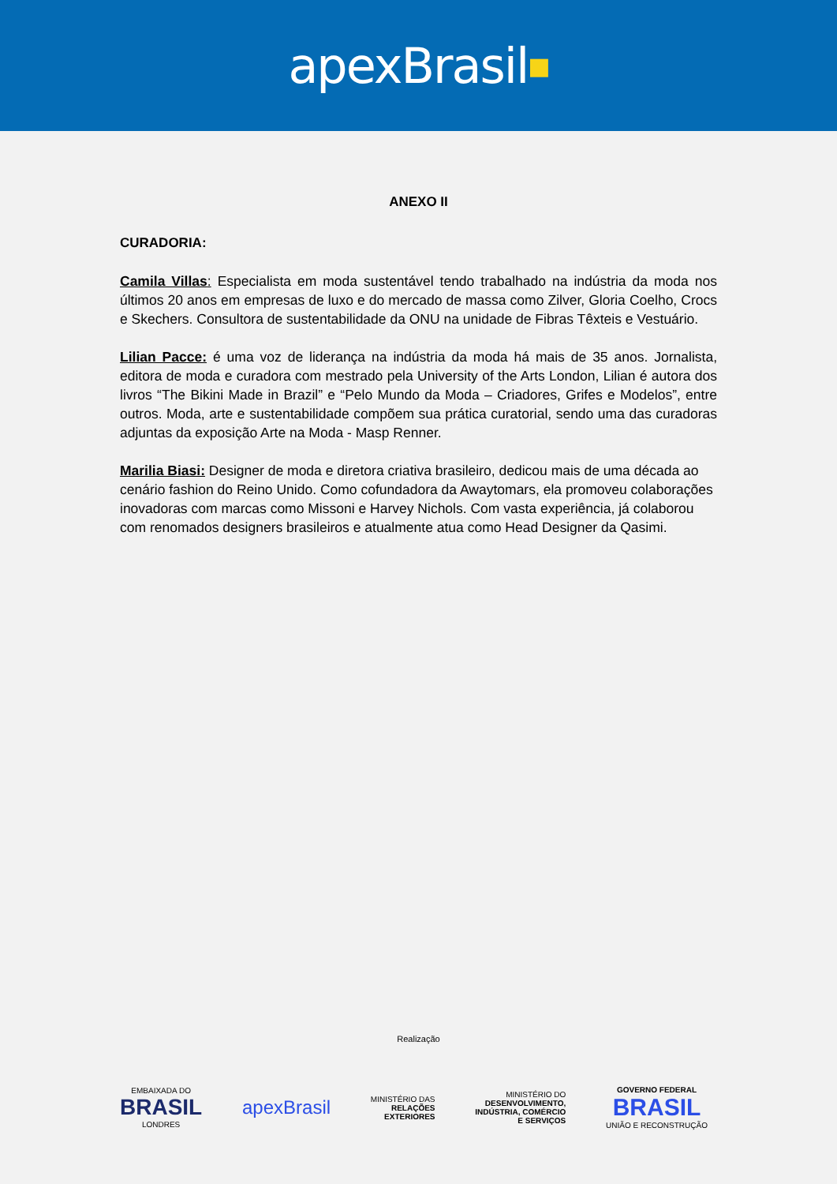apexBrasil ■
ANEXO II
CURADORIA:
Camila Villas: Especialista em moda sustentável tendo trabalhado na indústria da moda nos últimos 20 anos em empresas de luxo e do mercado de massa como Zilver, Gloria Coelho, Crocs e Skechers. Consultora de sustentabilidade da ONU na unidade de Fibras Têxteis e Vestuário.
Lilian Pacce: é uma voz de liderança na indústria da moda há mais de 35 anos. Jornalista, editora de moda e curadora com mestrado pela University of the Arts London, Lilian é autora dos livros “The Bikini Made in Brazil” e “Pelo Mundo da Moda – Criadores, Grifes e Modelos”, entre outros. Moda, arte e sustentabilidade compõem sua prática curatorial, sendo uma das curadoras adjuntas da exposição Arte na Moda - Masp Renner.
Marilia Biasi: Designer de moda e diretora criativa brasileiro, dedicou mais de uma década ao cenário fashion do Reino Unido. Como cofundadora da Awaytomars, ela promoveu colaborações inovadoras com marcas como Missoni e Harvey Nichols. Com vasta experiência, já colaborou com renomados designers brasileiros e atualmente atua como Head Designer da Qasimi.
Realização
EMBAIXADA DO
BRASIL
LONDRES
apexBrasil
MINISTÉRIO DAS
RELAÇÕES
EXTERIORES
MINISTÉRIO DO
DESENVOLVIMENTO,
INDÚSTRIA, COMÉRCIO
E SERVIÇOS
GOVERNO FEDERAL
BRASIL
UNIÃO E RECONSTRUÇÃO